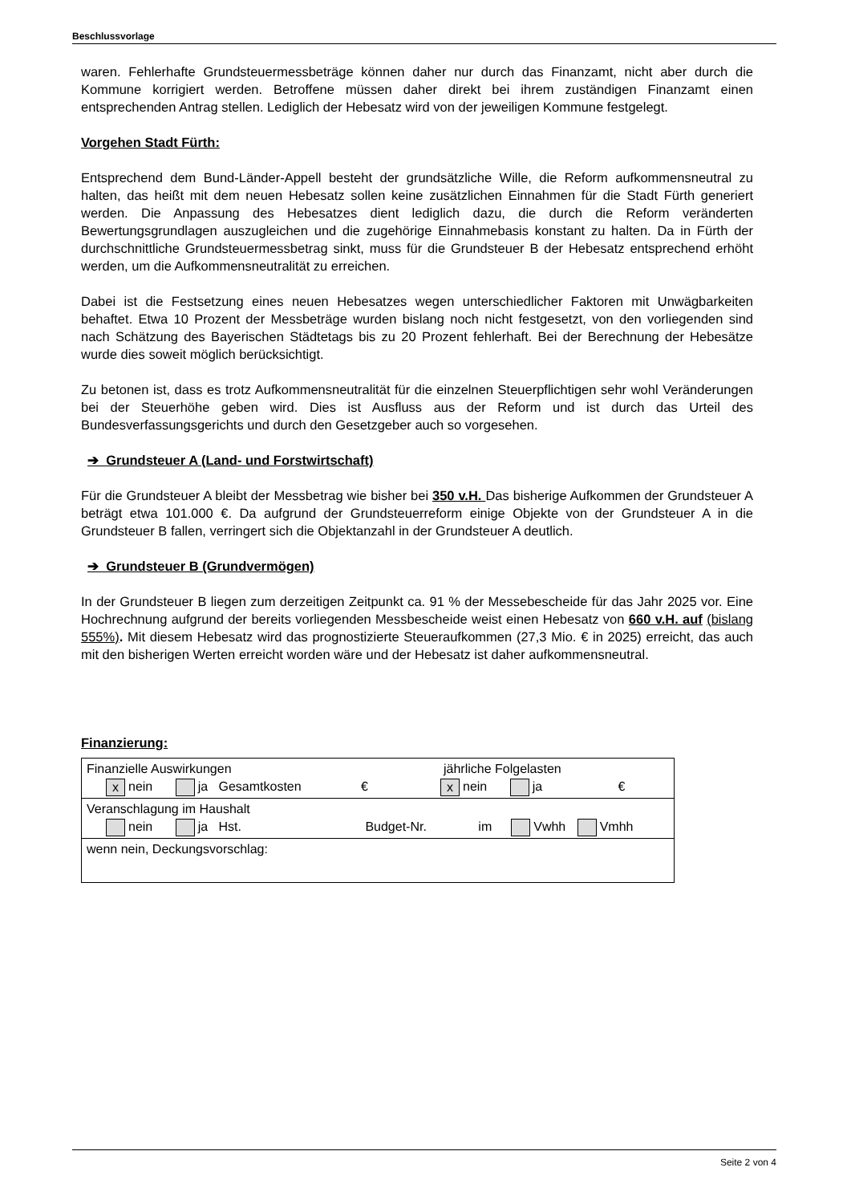Beschlussvorlage
waren. Fehlerhafte Grundsteuermessbeträge können daher nur durch das Finanzamt, nicht aber durch die Kommune korrigiert werden. Betroffene müssen daher direkt bei ihrem zuständigen Finanzamt einen entsprechenden Antrag stellen. Lediglich der Hebesatz wird von der jeweiligen Kommune festgelegt.
Vorgehen Stadt Fürth:
Entsprechend dem Bund-Länder-Appell besteht der grundsätzliche Wille, die Reform aufkommensneutral zu halten, das heißt mit dem neuen Hebesatz sollen keine zusätzlichen Einnahmen für die Stadt Fürth generiert werden. Die Anpassung des Hebesatzes dient lediglich dazu, die durch die Reform veränderten Bewertungsgrundlagen auszugleichen und die zugehörige Einnahmebasis konstant zu halten. Da in Fürth der durchschnittliche Grundsteuermessbetrag sinkt, muss für die Grundsteuer B der Hebesatz entsprechend erhöht werden, um die Aufkommensneutralität zu erreichen.
Dabei ist die Festsetzung eines neuen Hebesatzes wegen unterschiedlicher Faktoren mit Unwägbarkeiten behaftet. Etwa 10 Prozent der Messbeträge wurden bislang noch nicht festgesetzt, von den vorliegenden sind nach Schätzung des Bayerischen Städtetags bis zu 20 Prozent fehlerhaft. Bei der Berechnung der Hebesätze wurde dies soweit möglich berücksichtigt.
Zu betonen ist, dass es trotz Aufkommensneutralität für die einzelnen Steuerpflichtigen sehr wohl Veränderungen bei der Steuerhöhe geben wird. Dies ist Ausfluss aus der Reform und ist durch das Urteil des Bundesverfassungsgerichts und durch den Gesetzgeber auch so vorgesehen.
➔ Grundsteuer A (Land- und Forstwirtschaft)
Für die Grundsteuer A bleibt der Messbetrag wie bisher bei 350 v.H. Das bisherige Aufkommen der Grundsteuer A beträgt etwa 101.000 €. Da aufgrund der Grundsteuerreform einige Objekte von der Grundsteuer A in die Grundsteuer B fallen, verringert sich die Objektanzahl in der Grundsteuer A deutlich.
➔ Grundsteuer B (Grundvermögen)
In der Grundsteuer B liegen zum derzeitigen Zeitpunkt ca. 91 % der Messebescheide für das Jahr 2025 vor. Eine Hochrechnung aufgrund der bereits vorliegenden Messbescheide weist einen Hebesatz von 660 v.H. auf (bislang 555%). Mit diesem Hebesatz wird das prognostizierte Steueraufkommen (27,3 Mio. € in 2025) erreicht, das auch mit den bisherigen Werten erreicht worden wäre und der Hebesatz ist daher aufkommensneutral.
Finanzierung:
| Finanzielle Auswirkungen jährliche Folgelasten x nein ja Gesamtkosten € x nein ja € |
| Veranschlagung im Haushalt nein ja Hst. Budget-Nr. im Vwhh Vmhh |
| wenn nein, Deckungsvorschlag: |
Seite 2 von 4